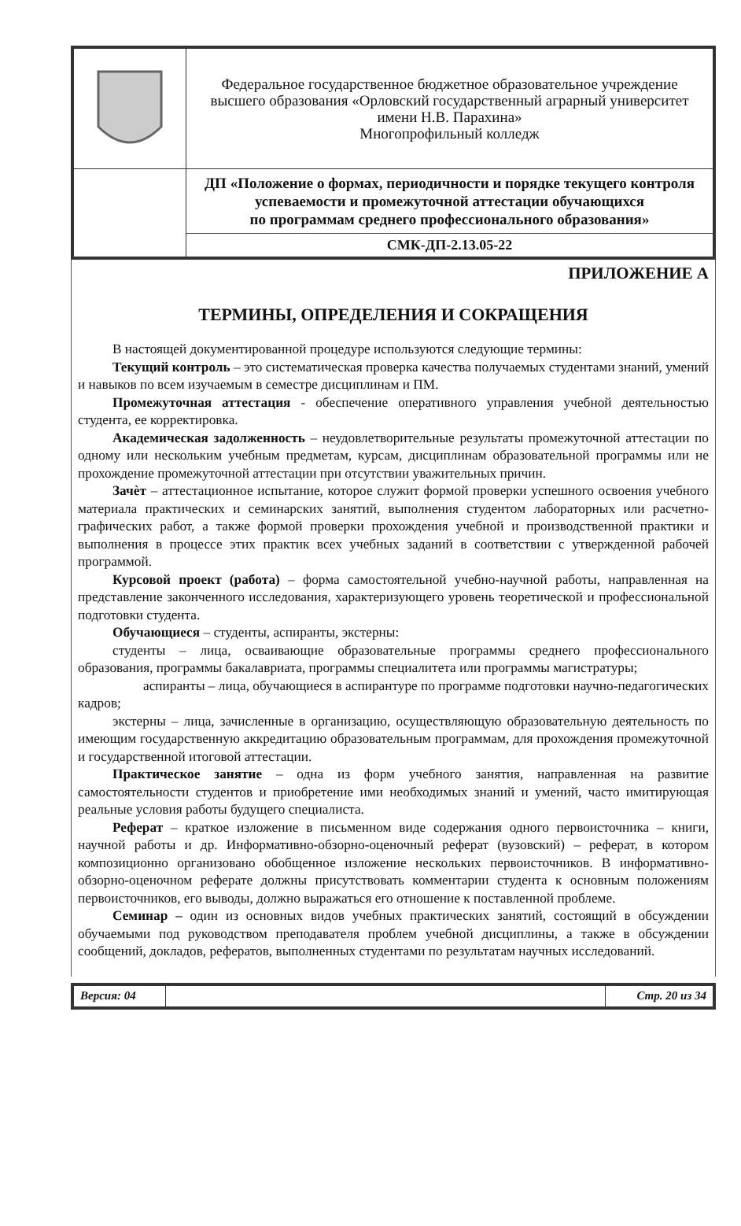| | Федеральное государственное бюджетное образовательное учреждение высшего образования «Орловский государственный аграрный университет имени Н.В. Парахина» Многопрофильный колледж |
| | ДП «Положение о формах, периодичности и порядке текущего контроля успеваемости и промежуточной аттестации обучающихся по программам среднего профессионального образования» |
| | СМК-ДП-2.13.05-22 |
ПРИЛОЖЕНИЕ А
ТЕРМИНЫ, ОПРЕДЕЛЕНИЯ И СОКРАЩЕНИЯ
В настоящей документированной процедуре используются следующие термины:
Текущий контроль – это систематическая проверка качества получаемых студентами знаний, умений и навыков по всем изучаемым в семестре дисциплинам и ПМ.
Промежуточная аттестация - обеспечение оперативного управления учебной деятельностью студента, ее корректировка.
Академическая задолженность – неудовлетворительные результаты промежуточной аттестации по одному или нескольким учебным предметам, курсам, дисциплинам образовательной программы или не прохождение промежуточной аттестации при отсутствии уважительных причин.
Зачѐт – аттестационное испытание, которое служит формой проверки успешного освоения учебного материала практических и семинарских занятий, выполнения студентом лабораторных или расчетно-графических работ, а также формой проверки прохождения учебной и производственной практики и выполнения в процессе этих практик всех учебных заданий в соответствии с утвержденной рабочей программой.
Курсовой проект (работа) – форма самостоятельной учебно-научной работы, направленная на представление законченного исследования, характеризующего уровень теоретической и профессиональной подготовки студента.
Обучающиеся – студенты, аспиранты, экстерны:
студенты – лица, осваивающие образовательные программы среднего профессионального образования, программы бакалавриата, программы специалитета или программы магистратуры;
аспиранты – лица, обучающиеся в аспирантуре по программе подготовки научно-педагогических кадров;
экстерны – лица, зачисленные в организацию, осуществляющую образовательную деятельность по имеющим государственную аккредитацию образовательным программам, для прохождения промежуточной и государственной итоговой аттестации.
Практическое занятие – одна из форм учебного занятия, направленная на развитие самостоятельности студентов и приобретение ими необходимых знаний и умений, часто имитирующая реальные условия работы будущего специалиста.
Реферат – краткое изложение в письменном виде содержания одного первоисточника – книги, научной работы и др. Информативно-обзорно-оценочный реферат (вузовский) – реферат, в котором композиционно организовано обобщенное изложение нескольких первоисточников. В информативно-обзорно-оценочном реферате должны присутствовать комментарии студента к основным положениям первоисточников, его выводы, должно выражаться его отношение к поставленной проблеме.
Семинар – один из основных видов учебных практических занятий, состоящий в обсуждении обучаемыми под руководством преподавателя проблем учебной дисциплины, а также в обсуждении сообщений, докладов, рефератов, выполненных студентами по результатам научных исследований.
| Версия: 04 | | Стр. 20 из 34 |